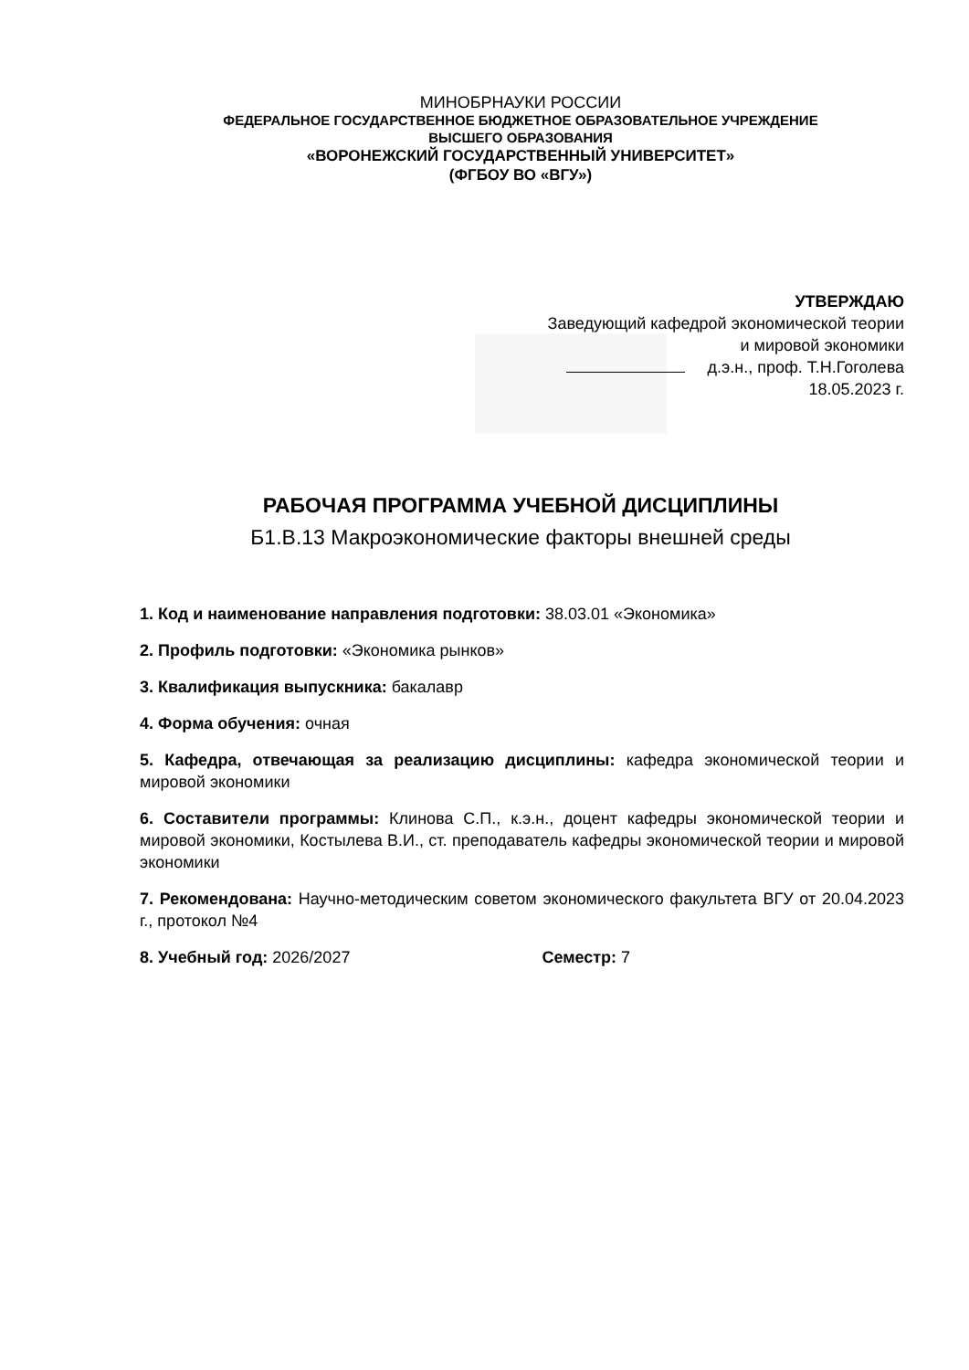МИНОБРНАУКИ РОССИИ
ФЕДЕРАЛЬНОЕ ГОСУДАРСТВЕННОЕ БЮДЖЕТНОЕ ОБРАЗОВАТЕЛЬНОЕ УЧРЕЖДЕНИЕ
ВЫСШЕГО ОБРАЗОВАНИЯ
«ВОРОНЕЖСКИЙ ГОСУДАРСТВЕННЫЙ УНИВЕРСИТЕТ»
(ФГБОУ ВО «ВГУ»)
УТВЕРЖДАЮ
Заведующий кафедрой экономической теории
и мировой экономики
д.э.н., проф. Т.Н.Гоголева
18.05.2023 г.
РАБОЧАЯ ПРОГРАММА УЧЕБНОЙ ДИСЦИПЛИНЫ
Б1.В.13 Макроэкономические факторы внешней среды
1. Код и наименование направления подготовки: 38.03.01 «Экономика»
2. Профиль подготовки: «Экономика рынков»
3. Квалификация выпускника: бакалавр
4. Форма обучения: очная
5. Кафедра, отвечающая за реализацию дисциплины: кафедра экономической теории и мировой экономики
6. Составители программы: Клинова С.П., к.э.н., доцент кафедры экономической теории и мировой экономики, Костылева В.И., ст. преподаватель кафедры экономической теории и мировой экономики
7. Рекомендована: Научно-методическим советом экономического факультета ВГУ от 20.04.2023 г., протокол №4
8. Учебный год: 2026/2027 Семестр: 7